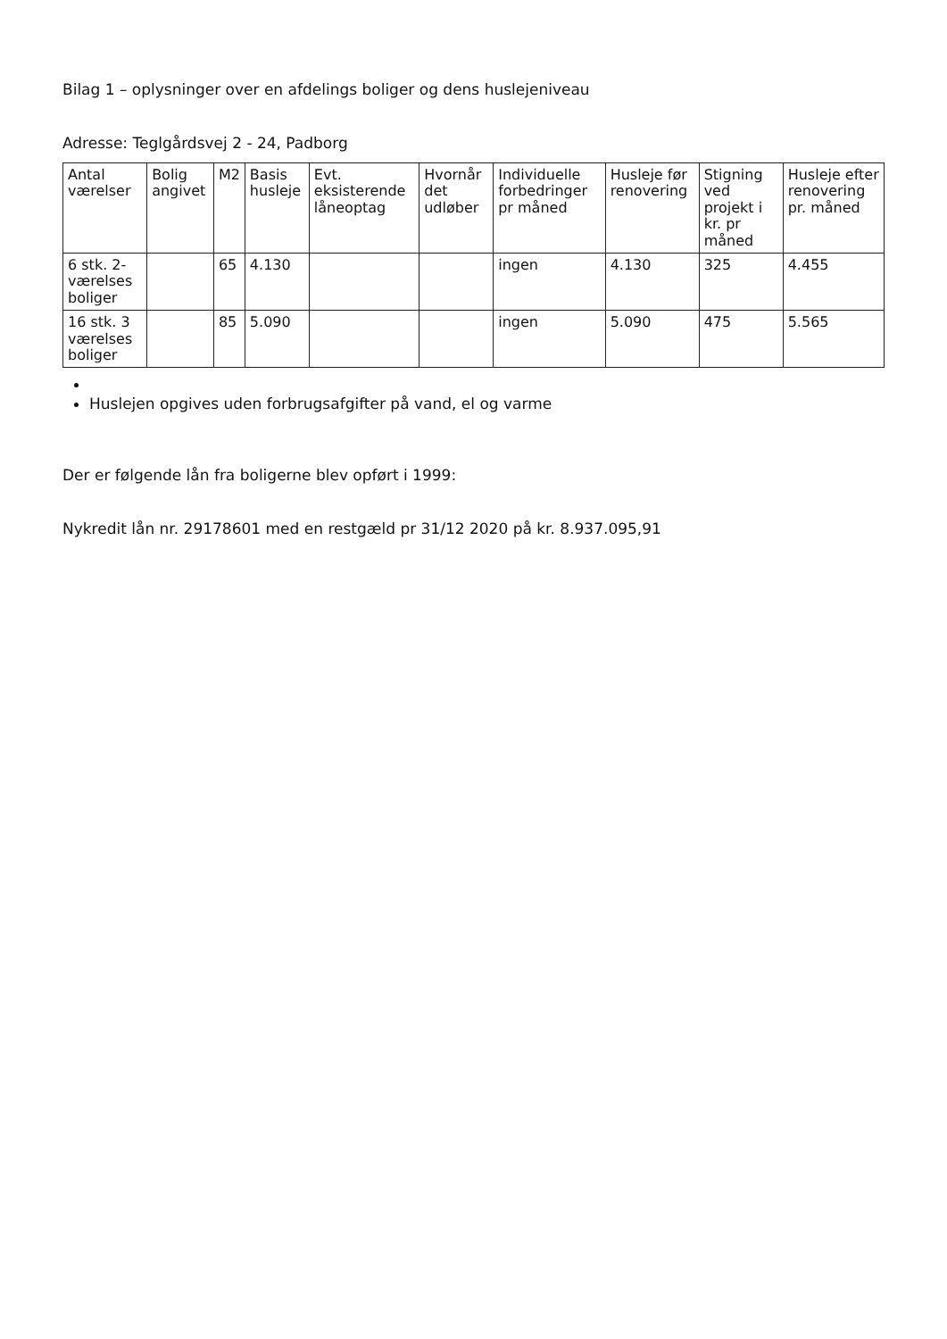Bilag 1 – oplysninger over en afdelings boliger og dens huslejeniveau
Adresse: Teglgårdsvej 2 - 24, Padborg
| Antal værelser | Bolig angivet | M2 | Basis husleje | Evt. eksisterende låneoptag | Hvornår det udløber | Individuelle forbedringer pr måned | Husleje før renovering | Stigning ved projekt i kr. pr måned | Husleje efter renovering pr. måned |
| --- | --- | --- | --- | --- | --- | --- | --- | --- | --- |
| 6 stk. 2-værelses boliger | | 65 | 4.130 | | | ingen | 4.130 | 325 | 4.455 |
| 16 stk. 3 værelses boliger | | 85 | 5.090 | | | ingen | 5.090 | 475 | 5.565 |
Huslejen opgives uden forbrugsafgifter på vand, el og varme
Der er følgende lån fra boligerne blev opført i 1999:
Nykredit lån nr. 29178601 med en restgæld pr 31/12 2020 på kr. 8.937.095,91